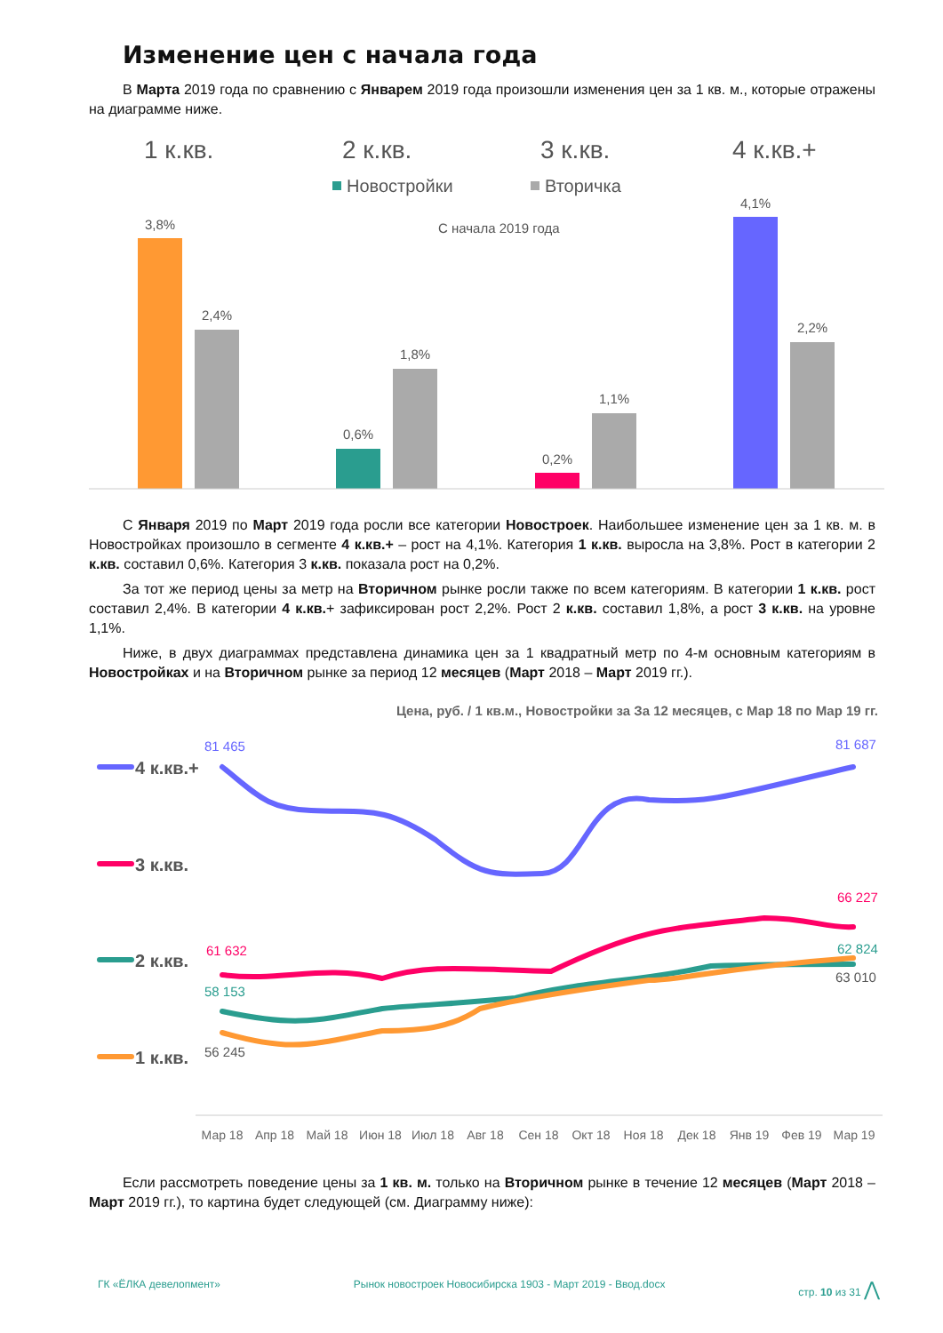Изменение цен с начала года
В Марта 2019 года по сравнению с Январем 2019 года произошли изменения цен за 1 кв. м., которые отражены на диаграмме ниже.
1 к.кв.
2 к.кв.
3 к.кв.
4 к.кв.+
Новостройки
Вторичка
С начала 2019 года
3,8%
2,4%
0,6%
1,8%
0,2%
1,1%
4,1%
2,2%
С Января 2019 по Март 2019 года росли все категории Новостроек. Наибольшее изменение цен за 1 кв. м. в Новостройках произошло в сегменте 4 к.кв.+ – рост на 4,1%. Категория 1 к.кв. выросла на 3,8%. Рост в категории 2 к.кв. составил 0,6%. Категория 3 к.кв. показала рост на 0,2%.
За тот же период цены за метр на Вторичном рынке росли также по всем категориям. В категории 1 к.кв. рост составил 2,4%. В категории 4 к.кв.+ зафиксирован рост 2,2%. Рост 2 к.кв. составил 1,8%, а рост 3 к.кв. на уровне 1,1%.
Ниже, в двух диаграммах представлена динамика цен за 1 квадратный метр по 4-м основным категориям в Новостройках и на Вторичном рынке за период 12 месяцев (Март 2018 – Март 2019 гг.).
Цена, руб. / 1 кв.м., Новостройки за За 12 месяцев, с Мар 18 по Мар 19 гг.
4 к.кв.+
3 к.кв.
2 к.кв.
1 к.кв.
81 465
81 687
61 632
66 227
58 153
62 824
56 245
63 010
Мар 18
Апр 18
Май 18
Июн 18
Июл 18
Авг 18
Сен 18
Окт 18
Ноя 18
Дек 18
Янв 19
Фев 19
Мар 19
Если рассмотреть поведение цены за 1 кв. м. только на Вторичном рынке в течение 12 месяцев (Март 2018 – Март 2019 гг.), то картина будет следующей (см. Диаграмму ниже):
ГК «ЁЛКА девелопмент» Рынок новостроек Новосибирска 1903 - Март 2019 - Ввод.docx стр. 10 из 31 ⋀